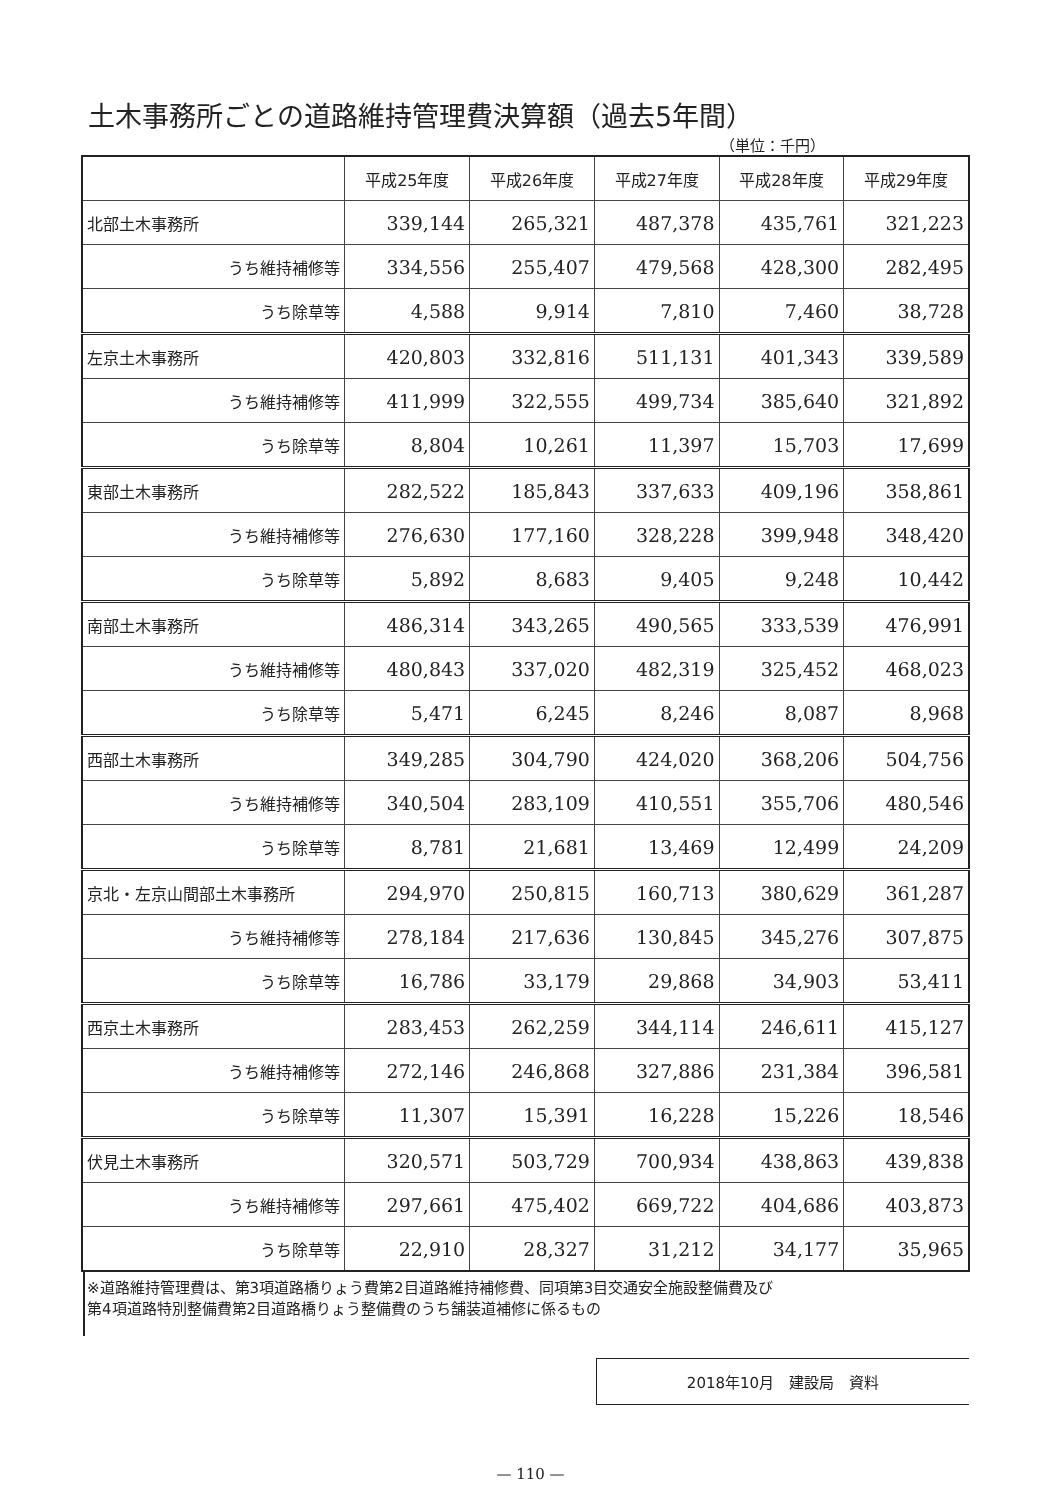土木事務所ごとの道路維持管理費決算額（過去5年間）
（単位：千円）
| | 平成25年度 | 平成26年度 | 平成27年度 | 平成28年度 | 平成29年度 |
| --- | --- | --- | --- | --- | --- |
| 北部土木事務所 | 339,144 | 265,321 | 487,378 | 435,761 | 321,223 |
| うち維持補修等 | 334,556 | 255,407 | 479,568 | 428,300 | 282,495 |
| うち除草等 | 4,588 | 9,914 | 7,810 | 7,460 | 38,728 |
| 左京土木事務所 | 420,803 | 332,816 | 511,131 | 401,343 | 339,589 |
| うち維持補修等 | 411,999 | 322,555 | 499,734 | 385,640 | 321,892 |
| うち除草等 | 8,804 | 10,261 | 11,397 | 15,703 | 17,699 |
| 東部土木事務所 | 282,522 | 185,843 | 337,633 | 409,196 | 358,861 |
| うち維持補修等 | 276,630 | 177,160 | 328,228 | 399,948 | 348,420 |
| うち除草等 | 5,892 | 8,683 | 9,405 | 9,248 | 10,442 |
| 南部土木事務所 | 486,314 | 343,265 | 490,565 | 333,539 | 476,991 |
| うち維持補修等 | 480,843 | 337,020 | 482,319 | 325,452 | 468,023 |
| うち除草等 | 5,471 | 6,245 | 8,246 | 8,087 | 8,968 |
| 西部土木事務所 | 349,285 | 304,790 | 424,020 | 368,206 | 504,756 |
| うち維持補修等 | 340,504 | 283,109 | 410,551 | 355,706 | 480,546 |
| うち除草等 | 8,781 | 21,681 | 13,469 | 12,499 | 24,209 |
| 京北・左京山間部土木事務所 | 294,970 | 250,815 | 160,713 | 380,629 | 361,287 |
| うち維持補修等 | 278,184 | 217,636 | 130,845 | 345,276 | 307,875 |
| うち除草等 | 16,786 | 33,179 | 29,868 | 34,903 | 53,411 |
| 西京土木事務所 | 283,453 | 262,259 | 344,114 | 246,611 | 415,127 |
| うち維持補修等 | 272,146 | 246,868 | 327,886 | 231,384 | 396,581 |
| うち除草等 | 11,307 | 15,391 | 16,228 | 15,226 | 18,546 |
| 伏見土木事務所 | 320,571 | 503,729 | 700,934 | 438,863 | 439,838 |
| うち維持補修等 | 297,661 | 475,402 | 669,722 | 404,686 | 403,873 |
| うち除草等 | 22,910 | 28,327 | 31,212 | 34,177 | 35,965 |
※道路維持管理費は、第3項道路橋りょう費第2目道路維持補修費、同項第3目交通安全施設整備費及び
第4項道路特別整備費第2目道路橋りょう整備費のうち舗装道補修に係るもの
2018年10月　建設局　資料
— 110 —